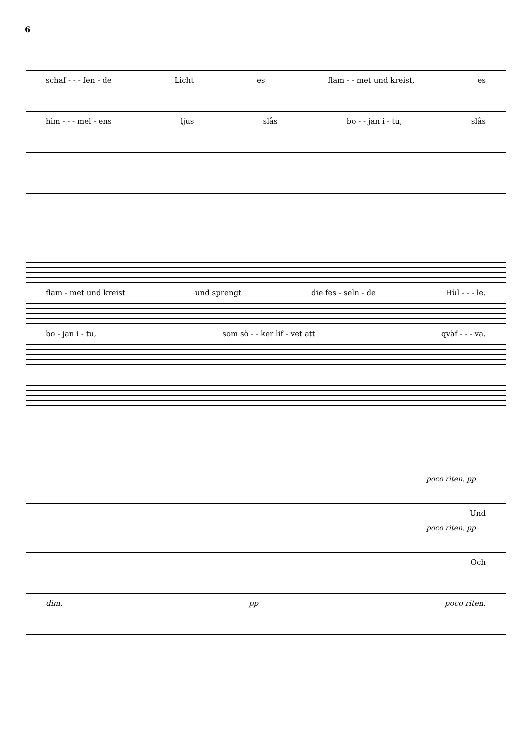6
schaf - - - fen - de Licht es flam - - met und kreist, es
him - - - mel - ens ljus slås bo - - jan i - tu, slås
flam - met und kreist und sprengt die fes - seln - de Hül - - - le.
bo - jan i - tu, som sö - - ker lif - vet att qväf - - - va.
poco riten. pp
Und
poco riten. pp
Och
dim. pp poco riten.